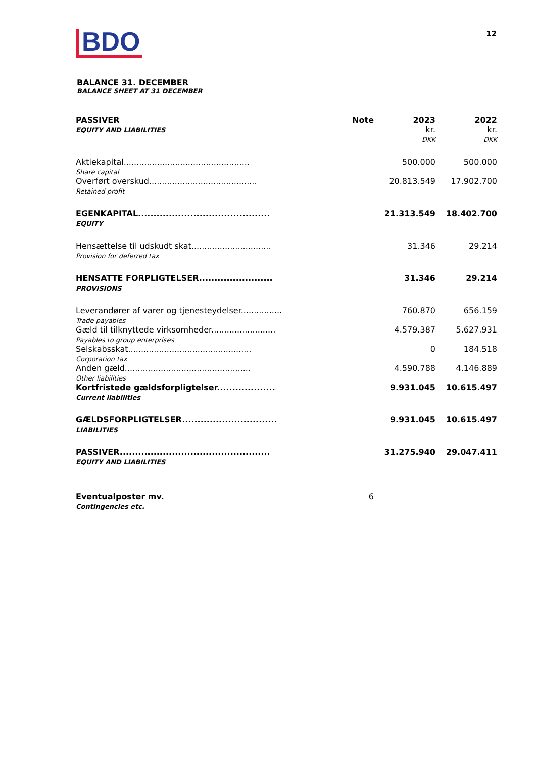BDO
12
BALANCE 31. DECEMBER
BALANCE SHEET AT 31 DECEMBER
| PASSIVER EQUITY AND LIABILITIES | Note | 2023 kr. DKK | 2022 kr. DKK |
| --- | --- | --- | --- |
| Aktiekapital................................................. Share capital | | 500.000 | 500.000 |
| Overført overskud.......................................... Retained profit | | 20.813.549 | 17.902.700 |
| EGENKAPITAL........................................... EQUITY | | 21.313.549 | 18.402.700 |
| Hensættelse til udskudt skat............................... Provision for deferred tax | | 31.346 | 29.214 |
| HENSATTE FORPLIGTELSER........................ PROVISIONS | | 31.346 | 29.214 |
| Leverandører af varer og tjenesteydelser................ Trade payables | | 760.870 | 656.159 |
| Gæld til tilknyttede virksomheder......................... Payables to group enterprises | | 4.579.387 | 5.627.931 |
| Selskabsskat................................................ Corporation tax | | 0 | 184.518 |
| Anden gæld................................................. Other liabilities | | 4.590.788 | 4.146.889 |
| Kortfristede gældsforpligtelser................... Current liabilities | | 9.931.045 | 10.615.497 |
| GÆLDSFORPLIGTELSER............................... LIABILITIES | | 9.931.045 | 10.615.497 |
| PASSIVER................................................. EQUITY AND LIABILITIES | | 31.275.940 | 29.047.411 |
| Eventualposter mv. Contingencies etc. | 6 | | |